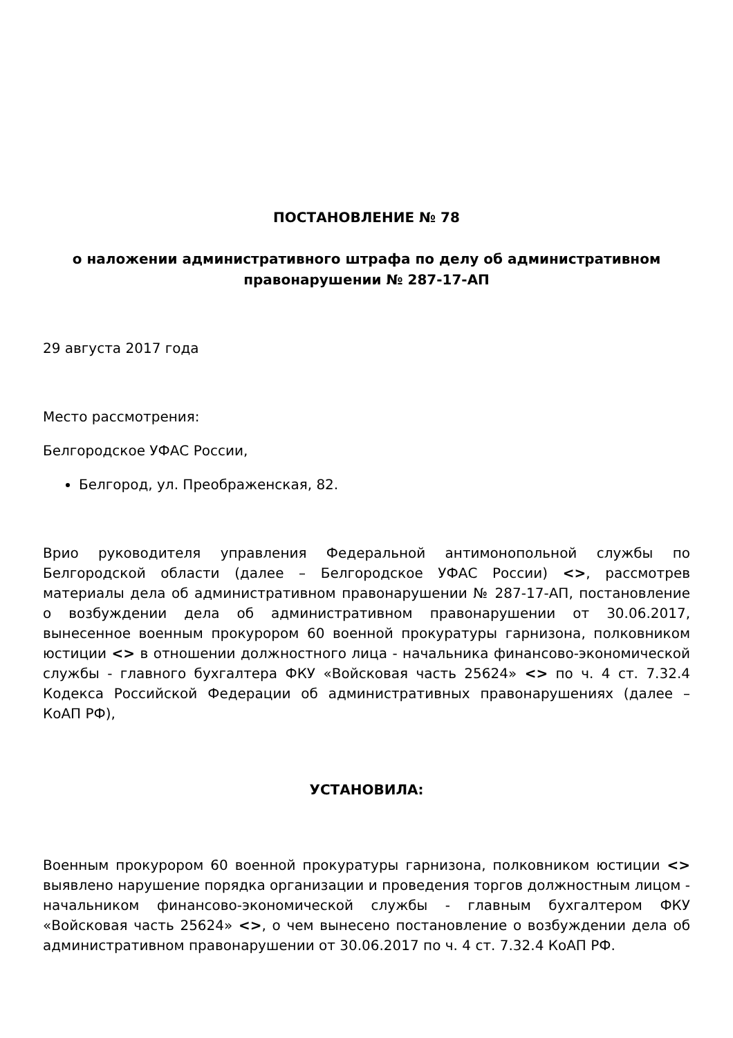ПОСТАНОВЛЕНИЕ № 78
о наложении административного штрафа по делу об административном правонарушении № 287-17-АП
29 августа 2017 года
Место рассмотрения:
Белгородское УФАС России,
Белгород, ул. Преображенская, 82.
Врио руководителя управления Федеральной антимонопольной службы по Белгородской области (далее – Белгородское УФАС России) <>, рассмотрев материалы дела об административном правонарушении № 287-17-АП, постановление о возбуждении дела об административном правонарушении от 30.06.2017, вынесенное военным прокурором 60 военной прокуратуры гарнизона, полковником юстиции <> в отношении должностного лица - начальника финансово-экономической службы - главного бухгалтера ФКУ «Войсковая часть 25624» <> по ч. 4 ст. 7.32.4 Кодекса Российской Федерации об административных правонарушениях (далее – КоАП РФ),
УСТАНОВИЛА:
Военным прокурором 60 военной прокуратуры гарнизона, полковником юстиции <> выявлено нарушение порядка организации и проведения торгов должностным лицом - начальником финансово-экономической службы - главным бухгалтером ФКУ «Войсковая часть 25624» <>, о чем вынесено постановление о возбуждении дела об административном правонарушении от 30.06.2017 по ч. 4 ст. 7.32.4 КоАП РФ.